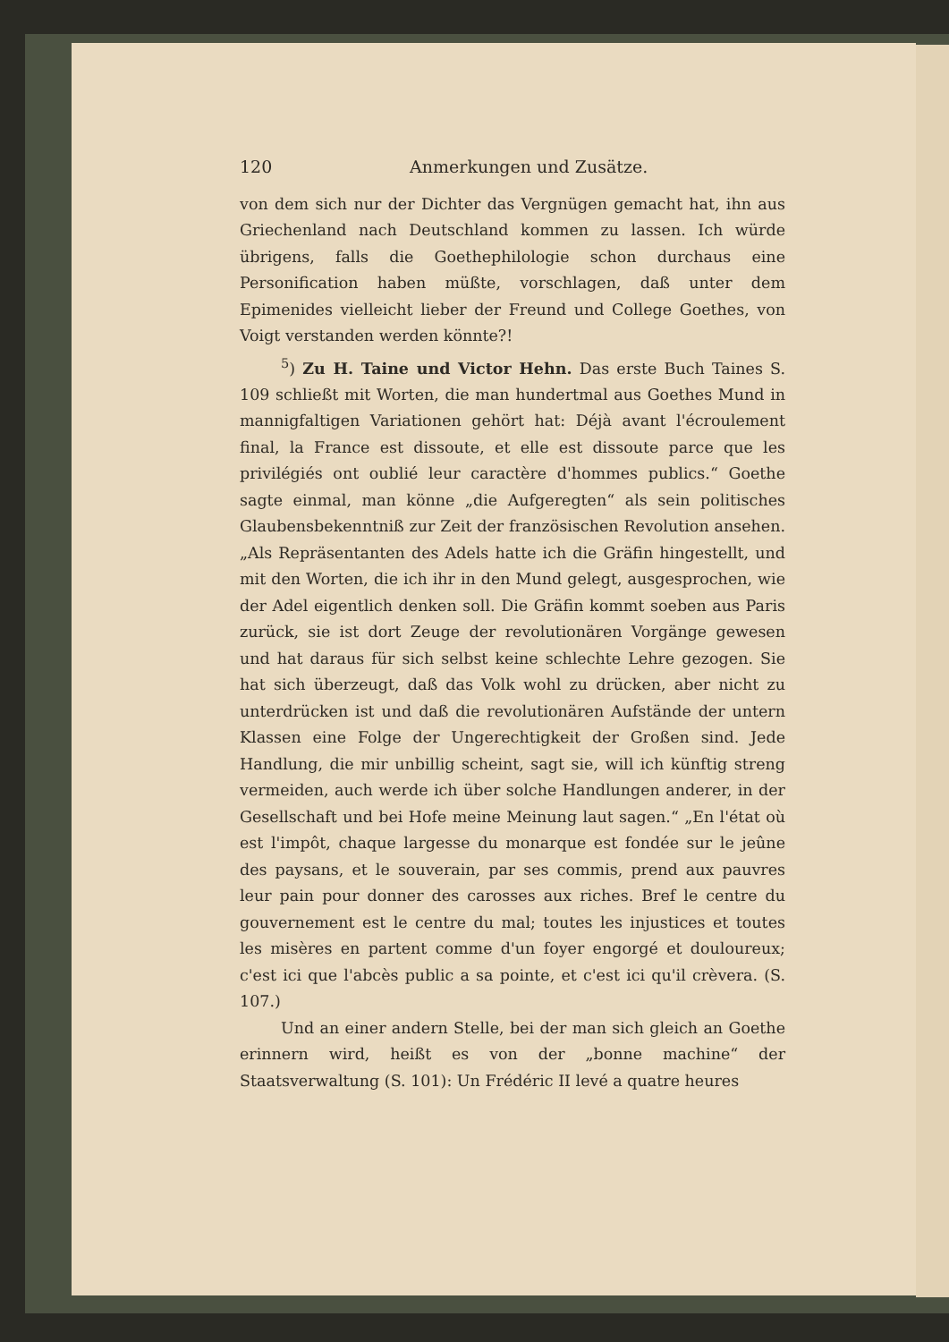120 Anmerkungen und Zusätze.
von dem sich nur der Dichter das Vergnügen gemacht hat, ihn aus Griechenland nach Deutschland kommen zu lassen. Ich würde übrigens, falls die Goethephilologie schon durchaus eine Personification haben müßte, vorschlagen, daß unter dem Epimenides vielleicht lieber der Freund und College Goethes, von Voigt verstanden werden könnte?!
<sup>5</sup>) Zu H. Taine und Victor Hehn. Das erste Buch Taines S. 109 schließt mit Worten, die man hundertmal aus Goethes Mund in mannigfaltigen Variationen gehört hat: Déjà avant l'écroulement final, la France est dissoute, et elle est dissoute parce que les privilégiés ont oublié leur caractère d'hommes publics.“ Goethe sagte einmal, man könne „die Aufgeregten“ als sein politisches Glaubensbekenntniß zur Zeit der französischen Revolution ansehen. „Als Repräsentanten des Adels hatte ich die Gräfin hingestellt, und mit den Worten, die ich ihr in den Mund gelegt, ausgesprochen, wie der Adel eigentlich denken soll. Die Gräfin kommt soeben aus Paris zurück, sie ist dort Zeuge der revolutionären Vorgänge gewesen und hat daraus für sich selbst keine schlechte Lehre gezogen. Sie hat sich überzeugt, daß das Volk wohl zu drücken, aber nicht zu unterdrücken ist und daß die revolutionären Aufstände der untern Klassen eine Folge der Ungerechtigkeit der Großen sind. Jede Handlung, die mir unbillig scheint, sagt sie, will ich künftig streng vermeiden, auch werde ich über solche Handlungen anderer, in der Gesellschaft und bei Hofe meine Meinung laut sagen.“ „En l'état où est l'impôt, chaque largesse du monarque est fondée sur le jeûne des paysans, et le souverain, par ses commis, prend aux pauvres leur pain pour donner des carosses aux riches. Bref le centre du gouvernement est le centre du mal; toutes les injustices et toutes les misères en partent comme d'un foyer engorgé et douloureux; c'est ici que l'abcès public a sa pointe, et c'est ici qu'il crèvera. (S. 107.)
Und an einer andern Stelle, bei der man sich gleich an Goethe erinnern wird, heißt es von der „bonne machine“ der Staatsverwaltung (S. 101): Un Frédéric II levé a quatre heures